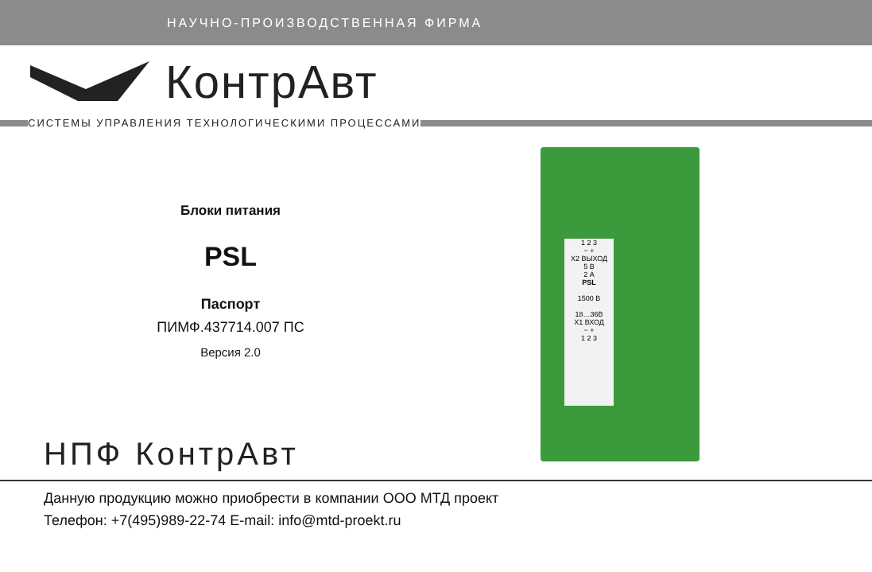НАУЧНО-ПРОИЗВОДСТВЕННАЯ ФИРМА
КонтрАвт
СИСТЕМЫ УПРАВЛЕНИЯ ТЕХНОЛОГИЧЕСКИМИ ПРОЦЕССАМИ
Блоки питания
PSL
Паспорт
ПИМФ.437714.007 ПС
Версия 2.0
1 2 3
− +
X2 ВЫХОД
5 В
2 А
PSL
1500 В
18…36В
X1 ВХОД
− +
1 2 3
НПФ КонтрАвт
Данную продукцию можно приобрести в компании ООО МТД проект
Телефон: +7(495)989-22-74 E-mail: info@mtd-proekt.ru